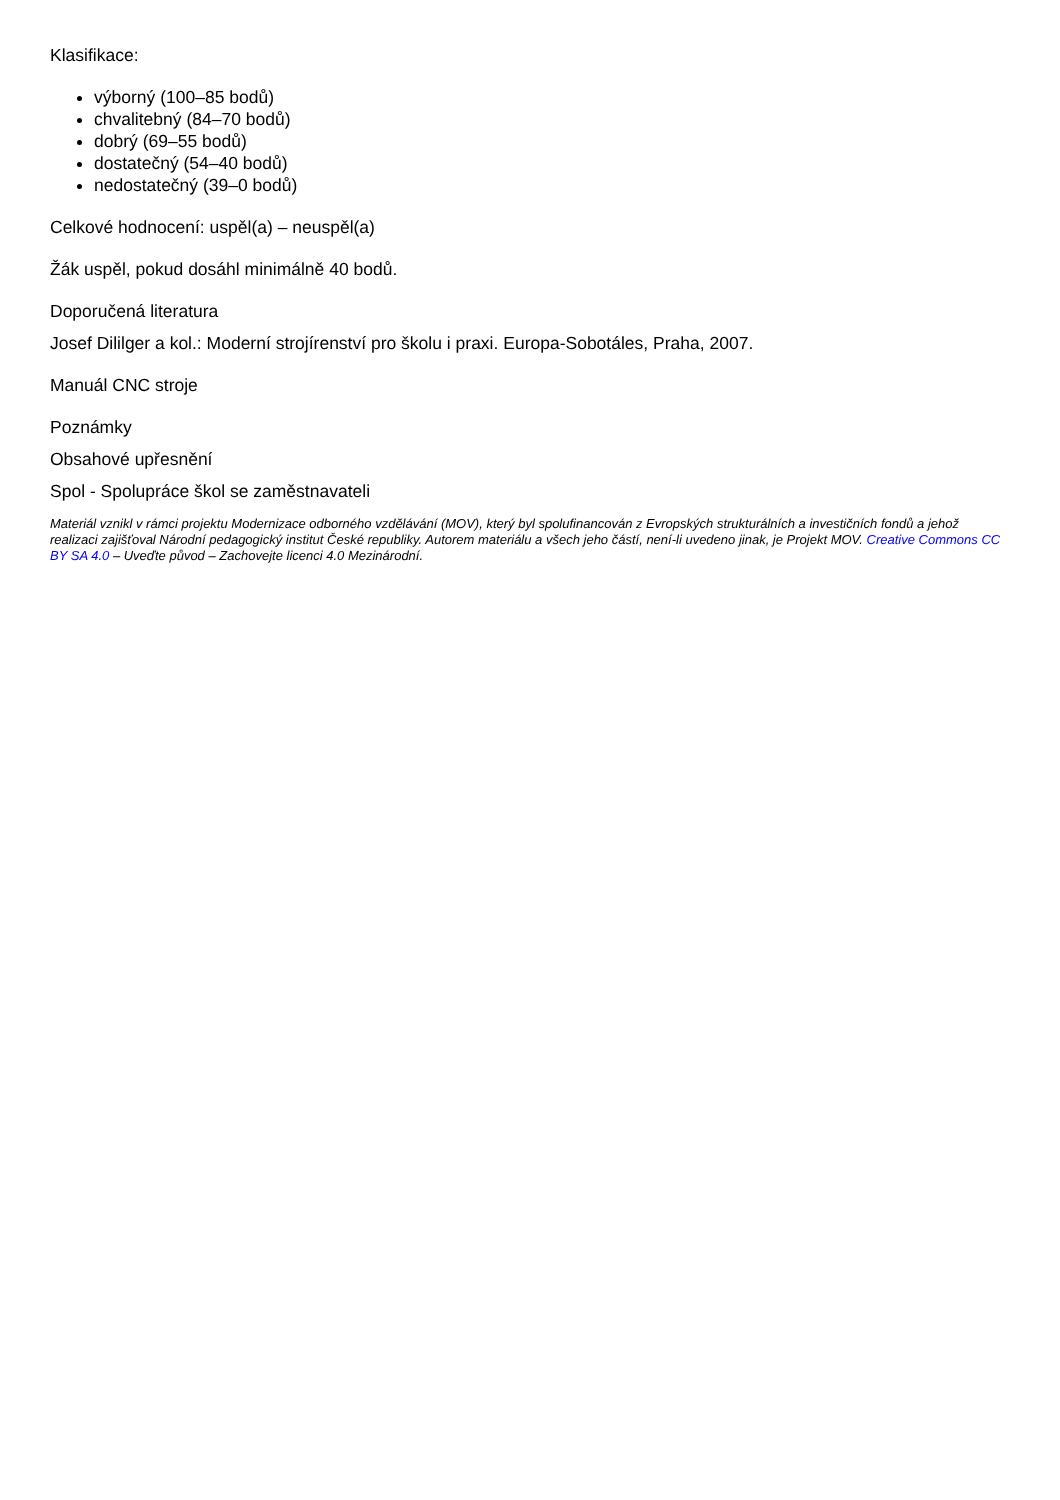Klasifikace:
výborný (100–85 bodů)
chvalitebný (84–70 bodů)
dobrý (69–55 bodů)
dostatečný (54–40 bodů)
nedostatečný (39–0 bodů)
Celkové hodnocení: uspěl(a) – neuspěl(a)
Žák uspěl, pokud dosáhl minimálně 40 bodů.
Doporučená literatura
Josef Dililger a kol.: Moderní strojírenství pro školu i praxi. Europa-Sobotáles, Praha, 2007.
Manuál CNC stroje
Poznámky
Obsahové upřesnění
Spol - Spolupráce škol se zaměstnavateli
Materiál vznikl v rámci projektu Modernizace odborného vzdělávání (MOV), který byl spolufinancován z Evropských strukturálních a investičních fondů a jehož realizaci zajišťoval Národní pedagogický institut České republiky. Autorem materiálu a všech jeho částí, není-li uvedeno jinak, je Projekt MOV. Creative Commons CC BY SA 4.0 – Uveďte původ – Zachovejte licenci 4.0 Mezinárodní.